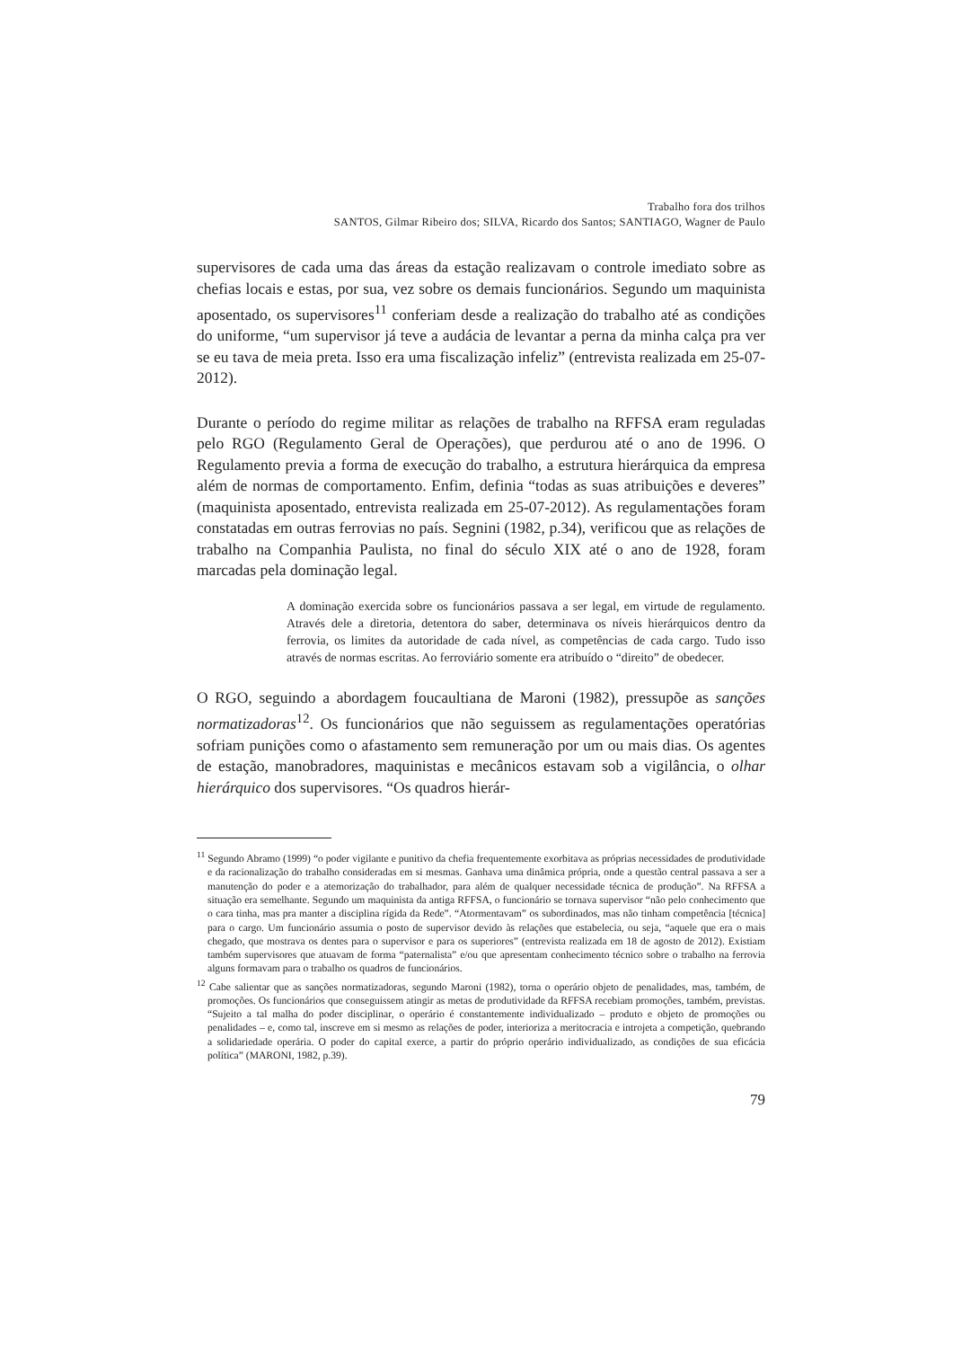Trabalho fora dos trilhos
SANTOS, Gilmar Ribeiro dos; SILVA, Ricardo dos Santos; SANTIAGO, Wagner de Paulo
supervisores de cada uma das áreas da estação realizavam o controle imediato sobre as chefias locais e estas, por sua, vez sobre os demais funcionários. Segundo um maquinista aposentado, os supervisores<sup>11</sup> conferiam desde a realização do trabalho até as condições do uniforme, “um supervisor já teve a audácia de levantar a perna da minha calça pra ver se eu tava de meia preta. Isso era uma fiscalização infeliz” (entrevista realizada em 25-07-2012).
Durante o período do regime militar as relações de trabalho na RFFSA eram reguladas pelo RGO (Regulamento Geral de Operações), que perdurou até o ano de 1996. O Regulamento previa a forma de execução do trabalho, a estrutura hierárquica da empresa além de normas de comportamento. Enfim, definia “todas as suas atribuições e deveres” (maquinista aposentado, entrevista realizada em 25-07-2012). As regulamentações foram constatadas em outras ferrovias no país. Segnini (1982, p.34), verificou que as relações de trabalho na Companhia Paulista, no final do século XIX até o ano de 1928, foram marcadas pela dominação legal.
A dominação exercida sobre os funcionários passava a ser legal, em virtude de regulamento. Através dele a diretoria, detentora do saber, determinava os níveis hierárquicos dentro da ferrovia, os limites da autoridade de cada nível, as competências de cada cargo. Tudo isso através de normas escritas. Ao ferroviário somente era atribuído o “direito” de obedecer.
O RGO, seguindo a abordagem foucaultiana de Maroni (1982), pressupõe as sanções normatizadoras<sup>12</sup>. Os funcionários que não seguissem as regulamentações operatórias sofriam punições como o afastamento sem remuneração por um ou mais dias. Os agentes de estação, manobradores, maquinistas e mecânicos estavam sob a vigilância, o olhar hierárquico dos supervisores. “Os quadros hierár-
<sup>11</sup> Segundo Abramo (1999) “o poder vigilante e punitivo da chefia frequentemente exorbitava as próprias necessidades de produtividade e da racionalização do trabalho consideradas em si mesmas. Ganhava uma dinâmica própria, onde a questão central passava a ser a manutenção do poder e a atemorização do trabalhador, para além de qualquer necessidade técnica de produção”. Na RFFSA a situação era semelhante. Segundo um maquinista da antiga RFFSA, o funcionário se tornava supervisor “não pelo conhecimento que o cara tinha, mas pra manter a disciplina rígida da Rede”. “Atormentavam” os subordinados, mas não tinham competência [técnica] para o cargo. Um funcionário assumia o posto de supervisor devido às relações que estabelecia, ou seja, “aquele que era o mais chegado, que mostrava os dentes para o supervisor e para os superiores” (entrevista realizada em 18 de agosto de 2012). Existiam também supervisores que atuavam de forma “paternalista” e/ou que apresentam conhecimento técnico sobre o trabalho na ferrovia alguns formavam para o trabalho os quadros de funcionários.
<sup>12</sup> Cabe salientar que as sanções normatizadoras, segundo Maroni (1982), torna o operário objeto de penalidades, mas, também, de promoções. Os funcionários que conseguissem atingir as metas de produtividade da RFFSA recebiam promoções, também, previstas. “Sujeito a tal malha do poder disciplinar, o operário é constantemente individualizado – produto e objeto de promoções ou penalidades – e, como tal, inscreve em si mesmo as relações de poder, interioriza a meritocracia e introjeta a competição, quebrando a solidariedade operária. O poder do capital exerce, a partir do próprio operário individualizado, as condições de sua eficácia política” (MARONI, 1982, p.39).
79